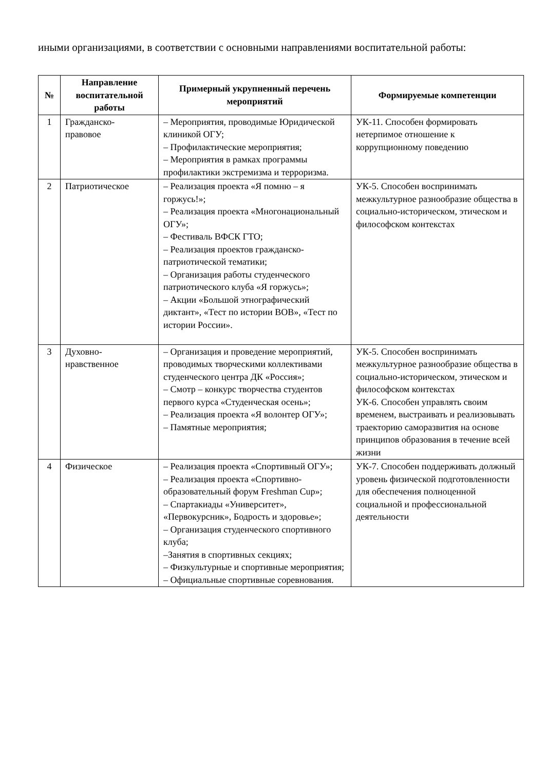иными организациями, в соответствии с основными направлениями воспитательной работы:
| № | Направление воспитательной работы | Примерный укрупненный перечень мероприятий | Формируемые компетенции |
| --- | --- | --- | --- |
| 1 | Гражданско- правовое | – Мероприятия, проводимые Юридической клиникой ОГУ; – Профилактические мероприятия; – Мероприятия в рамках программы профилактики экстремизма и терроризма. | УК-11. Способен формировать нетерпимое отношение к коррупционному поведению |
| 2 | Патриотическое | – Реализация проекта «Я помню – я горжусь!»; – Реализация проекта «Многонациональный ОГУ»; – Фестиваль ВФСК ГТО; – Реализация проектов гражданско-патриотической тематики; – Организация работы студенческого патриотического клуба «Я горжусь»; – Акции «Большой этнографический диктант», «Тест по истории ВОВ», «Тест по истории России». | УК-5. Способен воспринимать межкультурное разнообразие общества в социально-историческом, этическом и философском контекстах |
| 3 | Духовно- нравственное | – Организация и проведение мероприятий, проводимых творческими коллективами студенческого центра ДК «Россия»; – Смотр – конкурс творчества студентов первого курса «Студенческая осень»; – Реализация проекта «Я волонтер ОГУ»; – Памятные мероприятия; | УК-5. Способен воспринимать межкультурное разнообразие общества в социально-историческом, этическом и философском контекстах УК-6. Способен управлять своим временем, выстраивать и реализовывать траекторию саморазвития на основе принципов образования в течение всей жизни |
| 4 | Физическое | – Реализация проекта «Спортивный ОГУ»; – Реализация проекта «Спортивно-образовательный форум Freshman Cup»; – Спартакиады «Университет», «Первокурсник», Бодрость и здоровье»; – Организация студенческого спортивного клуба; –Занятия в спортивных секциях; – Физкультурные и спортивные мероприятия; – Официальные спортивные соревнования. | УК-7. Способен поддерживать должный уровень физической подготовленности для обеспечения полноценной социальной и профессиональной деятельности |